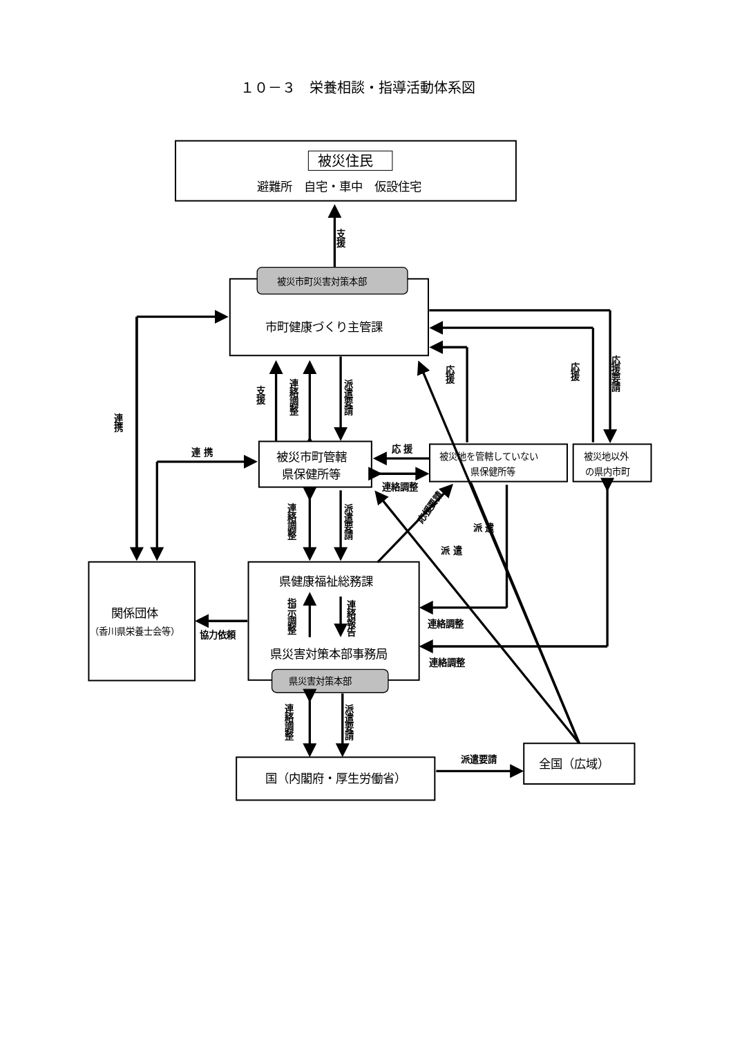１０－３　栄養相談・指導活動体系図
被災住民
避難所　自宅・車中　仮設住宅
支援
被災市町災害対策本部
市町健康づくり主管課
支援
連絡調整
派遣要請
連携
連 携
被災市町管轄
県保健所等
被災地を管轄していない
県保健所等
被災地以外
の県内市町
応 援
連絡調整
応援
応援
応援要請
連絡調整
派遣要請
関係団体
（香川県栄養士会等）
県災害対策本部
県健康福祉総務課
指示調整
連絡報告
県災害対策本部事務局
協力依頼
応援要請
連絡調整
連絡調整
派 遣
派 遣
連絡調整
派遣要請
国（内閣府・厚生労働省）
派遣要請
全国（広域）